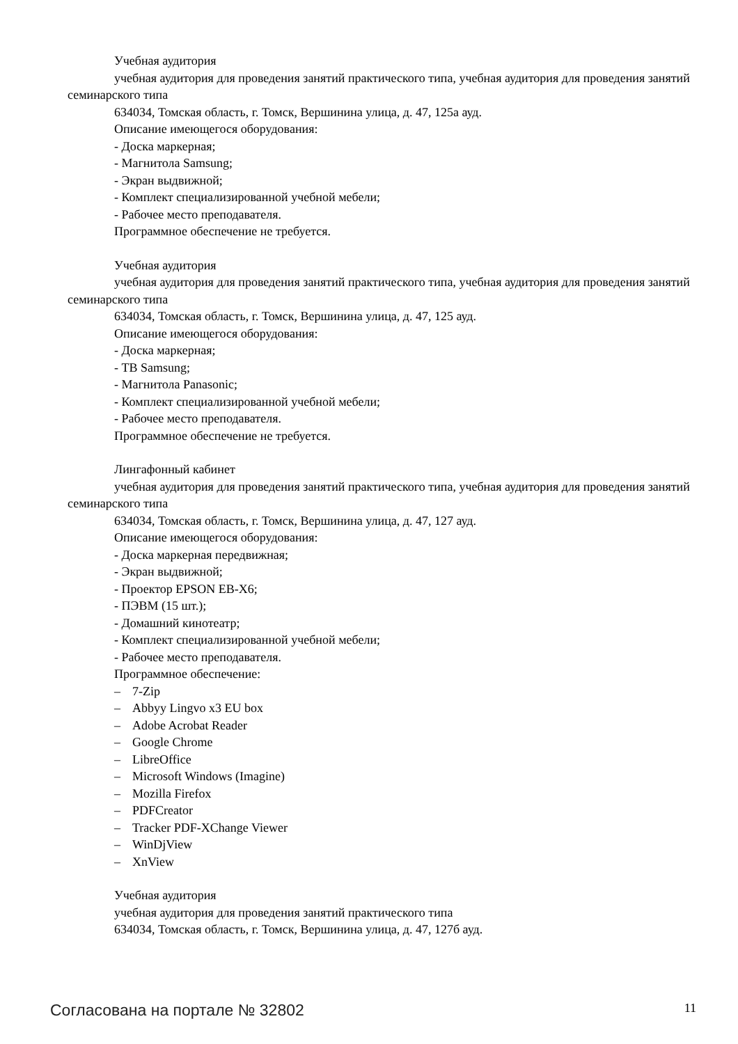Учебная аудитория
учебная аудитория для проведения занятий практического типа, учебная аудитория для проведения занятий семинарского типа
634034, Томская область, г. Томск, Вершинина улица, д. 47, 125а ауд.
Описание имеющегося оборудования:
- Доска маркерная;
- Магнитола Samsung;
- Экран выдвижной;
- Комплект специализированной учебной мебели;
- Рабочее место преподавателя.
Программное обеспечение не требуется.
Учебная аудитория
учебная аудитория для проведения занятий практического типа, учебная аудитория для проведения занятий семинарского типа
634034, Томская область, г. Томск, Вершинина улица, д. 47, 125 ауд.
Описание имеющегося оборудования:
- Доска маркерная;
- ТВ Samsung;
- Магнитола Panasonic;
- Комплект специализированной учебной мебели;
- Рабочее место преподавателя.
Программное обеспечение не требуется.
Лингафонный кабинет
учебная аудитория для проведения занятий практического типа, учебная аудитория для проведения занятий семинарского типа
634034, Томская область, г. Томск, Вершинина улица, д. 47, 127 ауд.
Описание имеющегося оборудования:
- Доска маркерная передвижная;
- Экран выдвижной;
- Проектор EPSON EB-X6;
- ПЭВМ (15 шт.);
- Домашний кинотеатр;
- Комплект специализированной учебной мебели;
- Рабочее место преподавателя.
Программное обеспечение:
– 7-Zip
– Abbyy Lingvo x3 EU box
– Adobe Acrobat Reader
– Google Chrome
– LibreOffice
– Microsoft Windows (Imagine)
– Mozilla Firefox
– PDFCreator
– Tracker PDF-XChange Viewer
– WinDjView
– XnView
Учебная аудитория
учебная аудитория для проведения занятий практического типа
634034, Томская область, г. Томск, Вершинина улица, д. 47, 127б ауд.
Согласована на портале № 32802 11